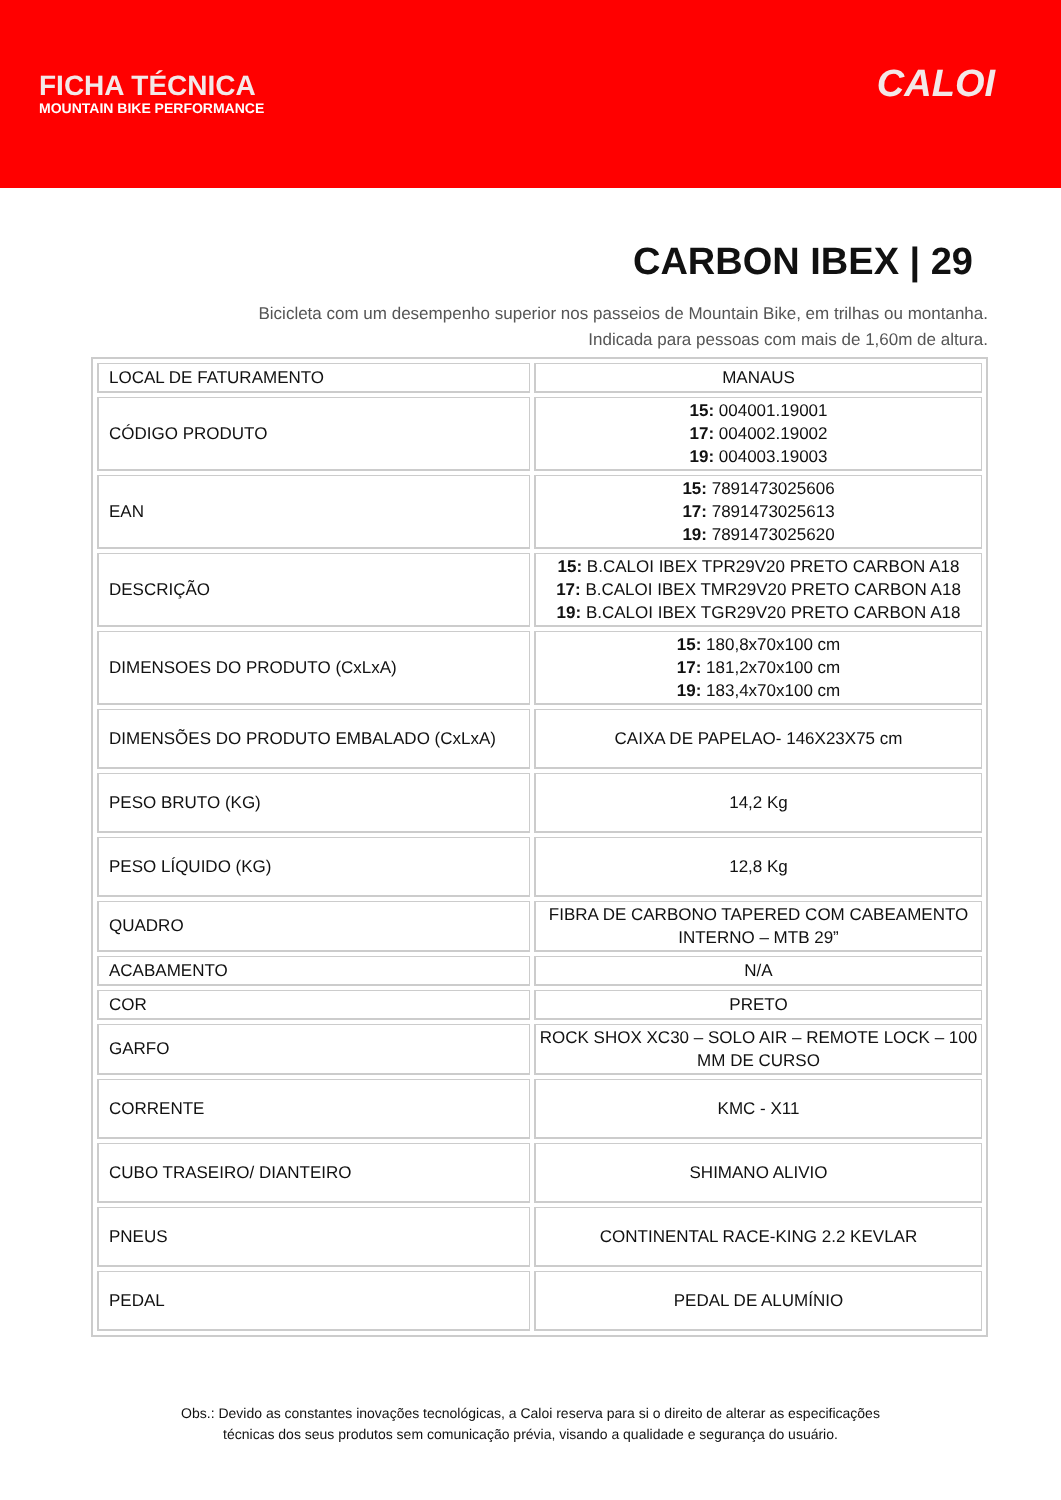FICHA TÉCNICA
MOUNTAIN BIKE PERFORMANCE
CALOI
CARBON IBEX | 29
Bicicleta com um desempenho superior nos passeios de Mountain Bike, em trilhas ou montanha.
Indicada para pessoas com mais de 1,60m de altura.
| LOCAL DE FATURAMENTO | MANAUS |
| CÓDIGO PRODUTO | 15: 004001.19001 17: 004002.19002 19: 004003.19003 |
| EAN | 15: 7891473025606 17: 7891473025613 19: 7891473025620 |
| DESCRIÇÃO | 15: B.CALOI IBEX TPR29V20 PRETO CARBON A18 17: B.CALOI IBEX TMR29V20 PRETO CARBON A18 19: B.CALOI IBEX TGR29V20 PRETO CARBON A18 |
| DIMENSOES DO PRODUTO (CxLxA) | 15: 180,8x70x100 cm 17: 181,2x70x100 cm 19: 183,4x70x100 cm |
| DIMENSÕES DO PRODUTO EMBALADO (CxLxA) | CAIXA DE PAPELAO- 146X23X75 cm |
| PESO BRUTO (KG) | 14,2 Kg |
| PESO LÍQUIDO (KG) | 12,8 Kg |
| QUADRO | FIBRA DE CARBONO TAPERED COM CABEAMENTO INTERNO – MTB 29” |
| ACABAMENTO | N/A |
| COR | PRETO |
| GARFO | ROCK SHOX XC30 – SOLO AIR – REMOTE LOCK – 100 MM DE CURSO |
| CORRENTE | KMC - X11 |
| CUBO TRASEIRO/ DIANTEIRO | SHIMANO ALIVIO |
| PNEUS | CONTINENTAL RACE-KING 2.2 KEVLAR |
| PEDAL | PEDAL DE ALUMÍNIO |
Obs.: Devido as constantes inovações tecnológicas, a Caloi reserva para si o direito de alterar as especificações
técnicas dos seus produtos sem comunicação prévia, visando a qualidade e segurança do usuário.